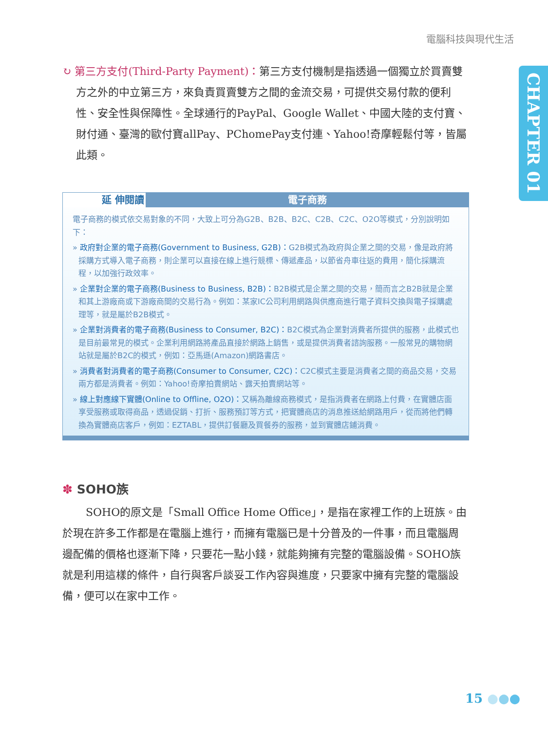電腦科技與現代生活
CHAPTER 01
↻ 第三方支付(Third-Party Payment)：第三方支付機制是指透過一個獨立於買賣雙方之外的中立第三方，來負責買賣雙方之間的金流交易，可提供交易付款的便利性、安全性與保障性。全球通行的PayPal、Google Wallet、中國大陸的支付寶、財付通、臺灣的歐付寶allPay、PChomePay支付連、Yahoo!奇摩輕鬆付等，皆屬此類。
延 伸閱讀 電子商務
電子商務的模式依交易對象的不同，大致上可分為G2B、B2B、B2C、C2B、C2C、O2O等模式，分別說明如下：
» 政府對企業的電子商務(Government to Business, G2B)：G2B模式為政府與企業之間的交易，像是政府將採購方式導入電子商務，則企業可以直接在線上進行競標、傳遞產品，以節省舟車往返的費用，簡化採購流程，以加強行政效率。
» 企業對企業的電子商務(Business to Business, B2B)：B2B模式是企業之間的交易，簡而言之B2B就是企業和其上游廠商或下游廠商間的交易行為。例如：某家IC公司利用網路與供應商進行電子資料交換與電子採購處理等，就是屬於B2B模式。
» 企業對消費者的電子商務(Business to Consumer, B2C)：B2C模式為企業對消費者所提供的服務，此模式也是目前最常見的模式。企業利用網路將產品直接於網路上銷售，或是提供消費者諮詢服務。一般常見的購物網站就是屬於B2C的模式，例如：亞馬遜(Amazon)網路書店。
» 消費者對消費者的電子商務(Consumer to Consumer, C2C)：C2C模式主要是消費者之間的商品交易，交易兩方都是消費者。例如：Yahoo!奇摩拍賣網站、露天拍賣網站等。
» 線上對應線下實體(Online to Offline, O2O)：又稱為離線商務模式，是指消費者在網路上付費，在實體店面享受服務或取得商品，透過促銷、打折、服務預訂等方式，把實體商店的消息推送給網路用戶，從而將他們轉換為實體商店客戶，例如：EZTABL，提供訂餐廳及買餐券的服務，並到實體店鋪消費。
✽ SOHO族
SOHO的原文是「Small Office Home Office」，是指在家裡工作的上班族。由於現在許多工作都是在電腦上進行，而擁有電腦已是十分普及的一件事，而且電腦周邊配備的價格也逐漸下降，只要花一點小錢，就能夠擁有完整的電腦設備。SOHO族就是利用這樣的條件，自行與客戶談妥工作內容與進度，只要家中擁有完整的電腦設備，便可以在家中工作。
15 ●●●